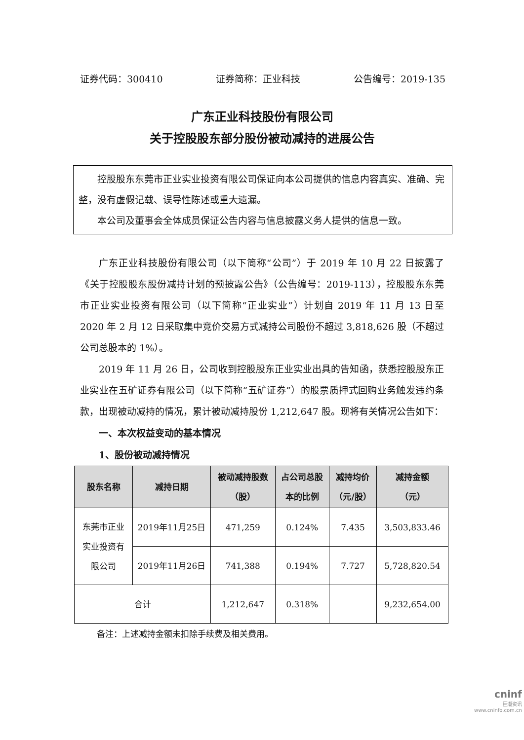证券代码：300410 证券简称：正业科技 公告编号：2019-135
广东正业科技股份有限公司
关于控股股东部分股份被动减持的进展公告
控股股东东莞市正业实业投资有限公司保证向本公司提供的信息内容真实、准确、完整，没有虚假记载、误导性陈述或重大遗漏。
本公司及董事会全体成员保证公告内容与信息披露义务人提供的信息一致。
广东正业科技股份有限公司（以下简称“公司”）于 2019 年 10 月 22 日披露了《关于控股股东股份减持计划的预披露公告》（公告编号：2019-113），控股股东东莞市正业实业投资有限公司（以下简称“正业实业”）计划自 2019 年 11 月 13 日至 2020 年 2 月 12 日采取集中竞价交易方式减持公司股份不超过 3,818,626 股（不超过公司总股本的 1%）。
2019 年 11 月 26 日，公司收到控股股东正业实业出具的告知函，获悉控股股东正业实业在五矿证券有限公司（以下简称“五矿证券”）的股票质押式回购业务触发违约条款，出现被动减持的情况，累计被动减持股份 1,212,647 股。现将有关情况公告如下：
一、本次权益变动的基本情况
1、股份被动减持情况
| 股东名称 | 减持日期 | 被动减持股数 （股） | 占公司总股 本的比例 | 减持均价 （元/股） | 减持金额 （元） |
| --- | --- | --- | --- | --- | --- |
| 东莞市正业 实业投资有 限公司 | 2019年11月25日 | 471,259 | 0.124% | 7.435 | 3,503,833.46 |
| | 2019年11月26日 | 741,388 | 0.194% | 7.727 | 5,728,820.54 |
| 合计 | | 1,212,647 | 0.318% | | 9,232,654.00 |
备注：上述减持金额未扣除手续费及相关费用。
cninf
巨潮资讯
www.cninfo.com.cn